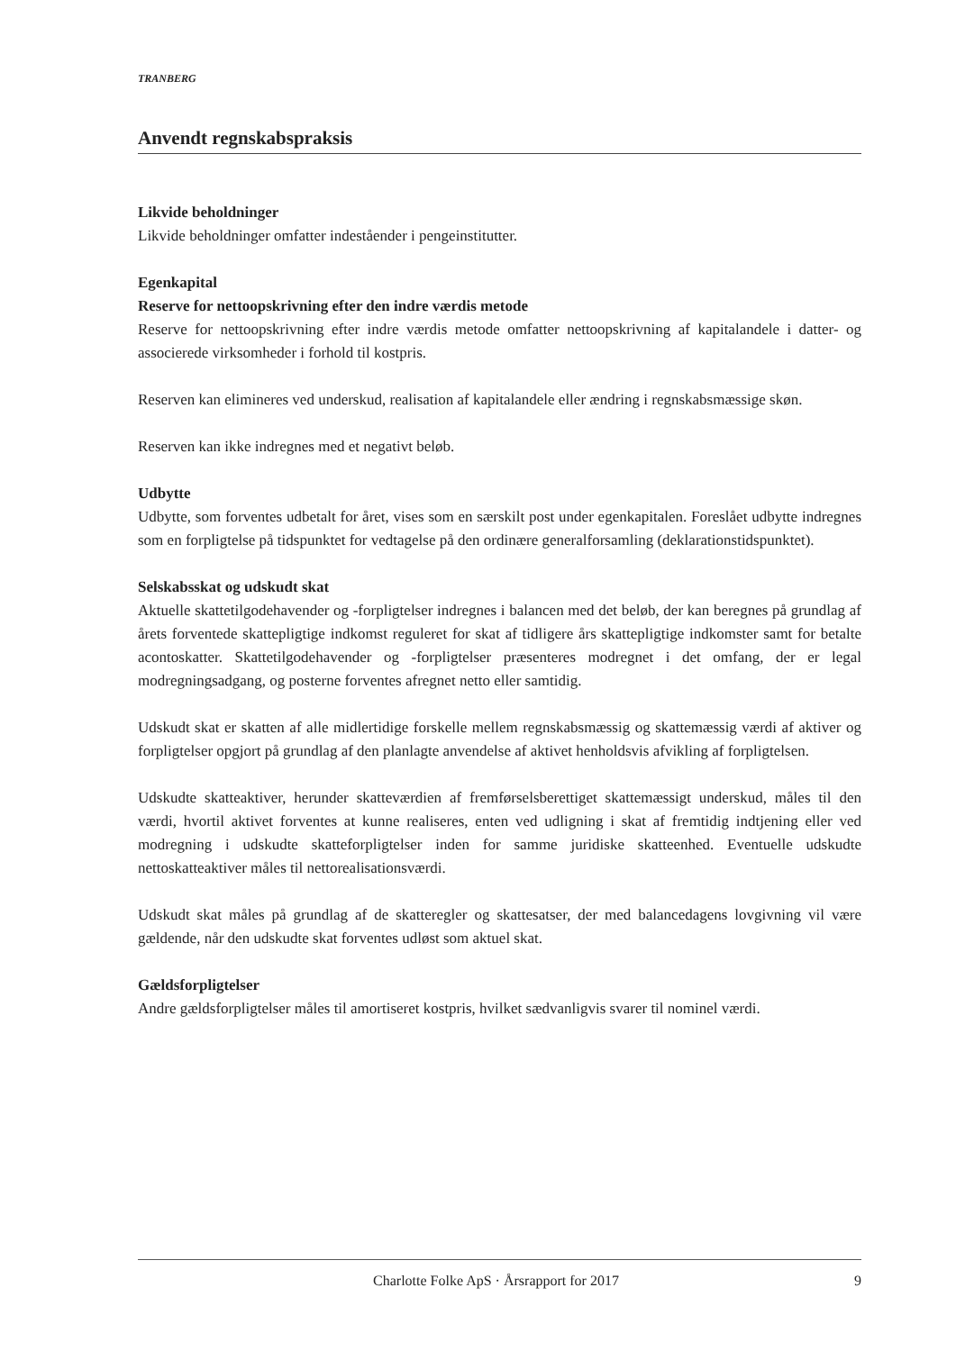TRANBERG
Anvendt regnskabspraksis
Likvide beholdninger
Likvide beholdninger omfatter indeståender i pengeinstitutter.
Egenkapital
Reserve for nettoopskrivning efter den indre værdis metode
Reserve for nettoopskrivning efter indre værdis metode omfatter nettoopskrivning af kapitalandele i datter- og associerede virksomheder i forhold til kostpris.
Reserven kan elimineres ved underskud, realisation af kapitalandele eller ændring i regnskabsmæssige skøn.
Reserven kan ikke indregnes med et negativt beløb.
Udbytte
Udbytte, som forventes udbetalt for året, vises som en særskilt post under egenkapitalen. Foreslået udbytte indregnes som en forpligtelse på tidspunktet for vedtagelse på den ordinære generalforsamling (deklarationstidspunktet).
Selskabsskat og udskudt skat
Aktuelle skattetilgodehavender og -forpligtelser indregnes i balancen med det beløb, der kan beregnes på grundlag af årets forventede skattepligtige indkomst reguleret for skat af tidligere års skattepligtige indkomster samt for betalte acontoskatter. Skattetilgodehavender og -forpligtelser præsenteres modregnet i det omfang, der er legal modregningsadgang, og posterne forventes afregnet netto eller samtidig.
Udskudt skat er skatten af alle midlertidige forskelle mellem regnskabsmæssig og skattemæssig værdi af aktiver og forpligtelser opgjort på grundlag af den planlagte anvendelse af aktivet henholdsvis afvikling af forpligtelsen.
Udskudte skatteaktiver, herunder skatteværdien af fremførselsberettiget skattemæssigt underskud, måles til den værdi, hvortil aktivet forventes at kunne realiseres, enten ved udligning i skat af fremtidig indtjening eller ved modregning i udskudte skatteforpligtelser inden for samme juridiske skatteenhed. Eventuelle udskudte nettoskatteaktiver måles til nettorealisationsværdi.
Udskudt skat måles på grundlag af de skatteregler og skattesatser, der med balancedagens lovgivning vil være gældende, når den udskudte skat forventes udløst som aktuel skat.
Gældsforpligtelser
Andre gældsforpligtelser måles til amortiseret kostpris, hvilket sædvanligvis svarer til nominel værdi.
Charlotte Folke ApS · Årsrapport for 2017 9